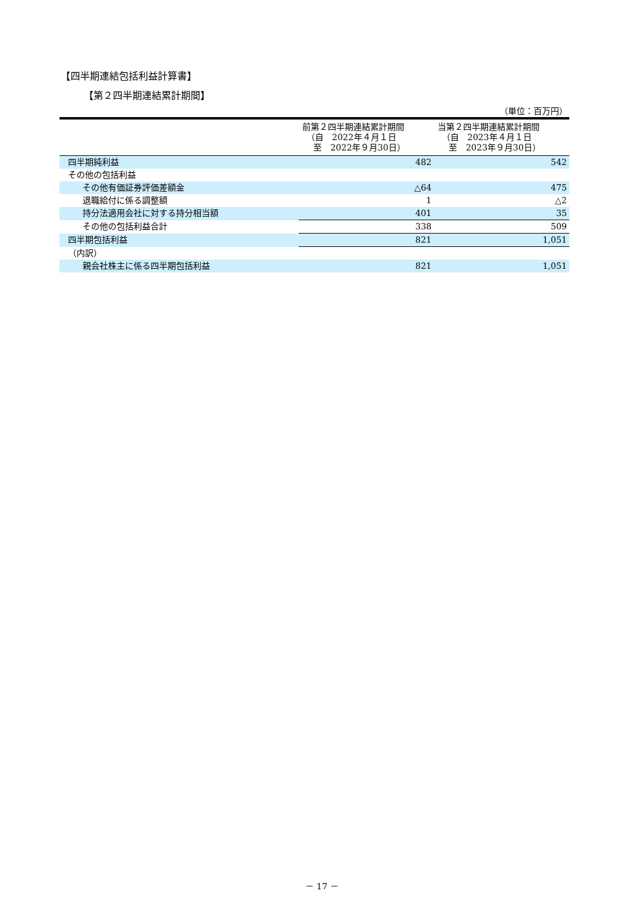【四半期連結包括利益計算書】
【第２四半期連結累計期間】
（単位：百万円）
| | 前第２四半期連結累計期間 （自 2022年４月１日 至 2022年９月30日） | 当第２四半期連結累計期間 （自 2023年４月１日 至 2023年９月30日） |
| --- | --- | --- |
| 四半期純利益 | 482 | 542 |
| その他の包括利益 | | |
| その他有価証券評価差額金 | △64 | 475 |
| 退職給付に係る調整額 | 1 | △2 |
| 持分法適用会社に対する持分相当額 | 401 | 35 |
| その他の包括利益合計 | 338 | 509 |
| 四半期包括利益 | 821 | 1,051 |
| （内訳） | | |
| 親会社株主に係る四半期包括利益 | 821 | 1,051 |
－ 17 －